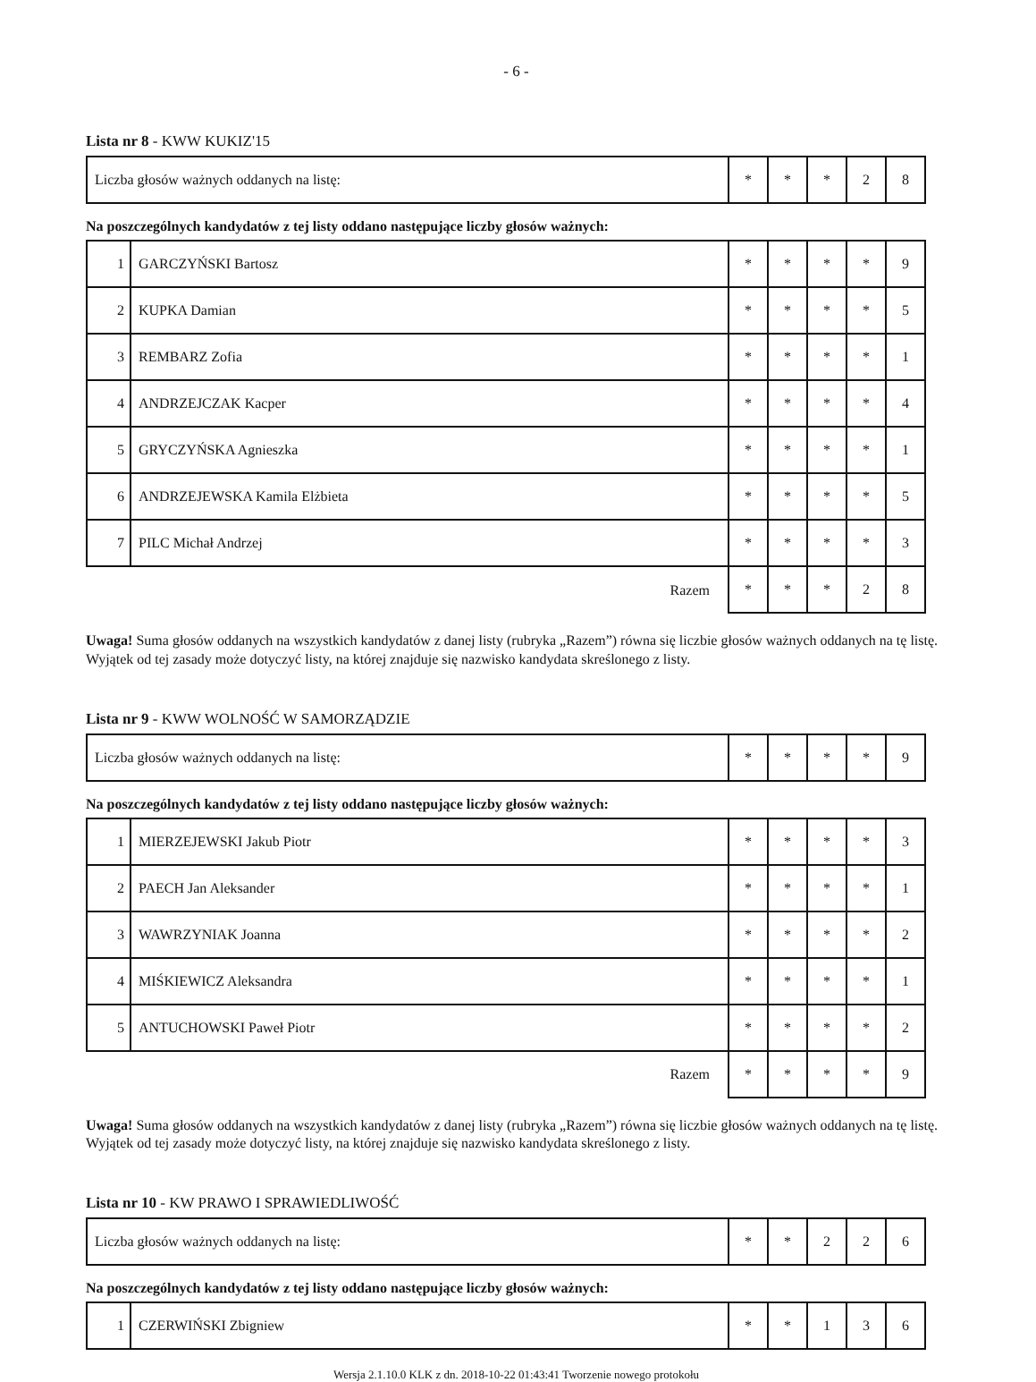- 6 -
Lista nr 8 - KWW KUKIZ'15
| Liczba głosów ważnych oddanych na listę: | * | * | * | 2 | 8 |
Na poszczególnych kandydatów z tej listy oddano następujące liczby głosów ważnych:
| 1 | GARCZYŃSKI Bartosz | * | * | * | * | 9 |
| 2 | KUPKA Damian | * | * | * | * | 5 |
| 3 | REMBARZ Zofia | * | * | * | * | 1 |
| 4 | ANDRZEJCZAK Kacper | * | * | * | * | 4 |
| 5 | GRYCZYŃSKA Agnieszka | * | * | * | * | 1 |
| 6 | ANDRZEJEWSKA Kamila Elżbieta | * | * | * | * | 5 |
| 7 | PILC Michał Andrzej | * | * | * | * | 3 |
| Razem | | * | * | * | 2 | 8 |
Uwaga! Suma głosów oddanych na wszystkich kandydatów z danej listy (rubryka „Razem”) równa się liczbie głosów ważnych oddanych na tę listę. Wyjątek od tej zasady może dotyczyć listy, na której znajduje się nazwisko kandydata skreślonego z listy.
Lista nr 9 - KWW WOLNOŚĆ W SAMORZĄDZIE
| Liczba głosów ważnych oddanych na listę: | * | * | * | * | 9 |
Na poszczególnych kandydatów z tej listy oddano następujące liczby głosów ważnych:
| 1 | MIERZEJEWSKI Jakub Piotr | * | * | * | * | 3 |
| 2 | PAECH Jan Aleksander | * | * | * | * | 1 |
| 3 | WAWRZYNIAK Joanna | * | * | * | * | 2 |
| 4 | MIŚKIEWICZ Aleksandra | * | * | * | * | 1 |
| 5 | ANTUCHOWSKI Paweł Piotr | * | * | * | * | 2 |
| Razem | | * | * | * | * | 9 |
Uwaga! Suma głosów oddanych na wszystkich kandydatów z danej listy (rubryka „Razem”) równa się liczbie głosów ważnych oddanych na tę listę. Wyjątek od tej zasady może dotyczyć listy, na której znajduje się nazwisko kandydata skreślonego z listy.
Lista nr 10 - KW PRAWO I SPRAWIEDLIWOŚĆ
| Liczba głosów ważnych oddanych na listę: | * | * | 2 | 2 | 6 |
Na poszczególnych kandydatów z tej listy oddano następujące liczby głosów ważnych:
| 1 | CZERWIŃSKI Zbigniew | * | * | 1 | 3 | 6 |
Wersja 2.1.10.0 KLK z dn. 2018-10-22 01:43:41 Tworzenie nowego protokołu